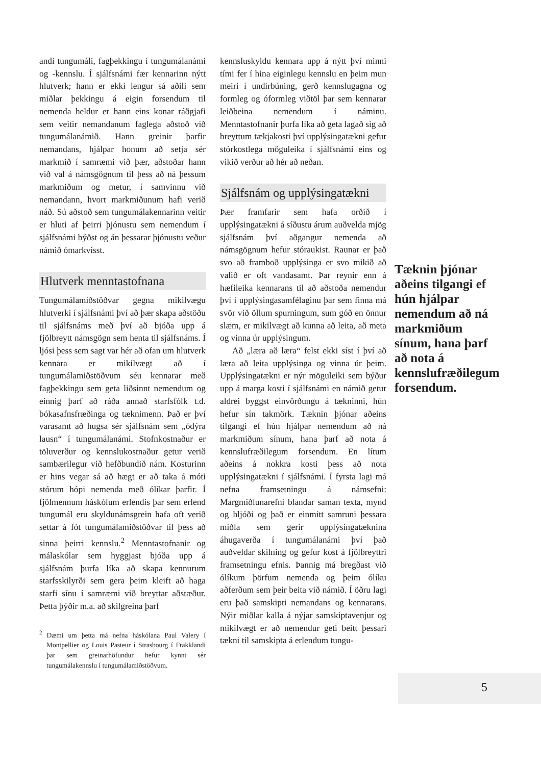andi tungumáli, fagþekkingu í tungumálanámi og -kennslu. Í sjálfsnámi fær kennarinn nýtt hlutverk; hann er ekki lengur sá aðili sem miðlar þekkingu á eigin forsendum til nemenda heldur er hann eins konar ráðgjafi sem veitir nemandanum faglega aðstoð við tungumálanámið. Hann greinir þarfir nemandans, hjálpar honum að setja sér markmið í samræmi við þær, aðstoðar hann við val á námsgögnum til þess að ná þessum markmiðum og metur, í samvinnu við nemandann, hvort markmiðunum hafi verið náð. Sú aðstoð sem tungumálakennarinn veitir er hluti af þeirri þjónustu sem nemendum í sjálfsnámi býðst og án þessarar þjónustu veður námið ómarkvisst.
Hlutverk menntastofnana
Tungumálamiðstöðvar gegna mikilvægu hlutverki í sjálfsnámi því að þær skapa aðstöðu til sjálfsnáms með því að bjóða upp á fjölbreytt námsgögn sem henta til sjálfsnáms. Í ljósi þess sem sagt var hér að ofan um hlutverk kennara er mikilvægt að í tungumálamiðstöðvum séu kennarar með fagþekkingu sem geta liðsinnt nemendum og einnig þarf að ráða annað starfsfólk t.d. bókasafnsfræðinga og tæknimenn. Það er því varasamt að hugsa sér sjálfsnám sem „ódýra lausn“ í tungumálanámi. Stofnkostnaður er töluverður og kennslukostnaður getur verið sambærilegur við hefðbundið nám. Kosturinn er hins vegar sá að hægt er að taka á móti stórum hópi nemenda með ólíkar þarfir. Í fjölmennum háskólum erlendis þar sem erlend tungumál eru skyldunámsgrein hafa oft verið settar á fót tungumálamiðstöðvar til þess að sinna þeirri kennslu.<sup>2</sup> Menntastofnanir og málaskólar sem hyggjast bjóða upp á sjálfsnám þurfa líka að skapa kennurum starfsskilyrði sem gera þeim kleift að haga starfi sínu í samræmi við breyttar aðstæður. Þetta þýðir m.a. að skilgreina þarf
<sup>2</sup> Dæmi um þetta má nefna háskólana Paul Valery í Montpellier og Louis Pasteur í Strasbourg í Frakklandi þar sem greinarhöfundur hefur kynnt sér tungumálakennslu í tungumálamiðstöðvum.
kennsluskyldu kennara upp á nýtt því minni tími fer í hina eiginlegu kennslu en þeim mun meiri í undirbúning, gerð kennslugagna og formleg og óformleg viðtöl þar sem kennarar leiðbeina nemendum í náminu. Menntastofnanir þurfa líka að geta lagað sig að breyttum tækjakosti því upplýsingatækni gefur stórkostlega möguleika í sjálfsnámi eins og vikið verður að hér að neðan.
Sjálfsnám og upplýsingatækni
Þær framfarir sem hafa orðið í upplýsingatækni á síðustu árum auðvelda mjög sjálfsnám því aðgangur nemenda að námsgögnum hefur stóraukist. Raunar er það svo að framboð upplýsinga er svo mikið að valið er oft vandasamt. Þar reynir enn á hæfileika kennarans til að aðstoða nemendur því í upplýsingasamfélaginu þar sem finna má svör við öllum spurningum, sum góð en önnur slæm, er mikilvægt að kunna að leita, að meta og vinna úr upplýsingum.
Að „læra að læra“ felst ekki síst í því að læra að leita upplýsinga og vinna úr þeim. Upplýsingatækni er nýr möguleiki sem býður upp á marga kosti í sjálfsnámi en námið getur aldrei byggst einvörðungu á tækninni, hún hefur sín takmörk. Tæknin þjónar aðeins tilgangi ef hún hjálpar nemendum að ná markmiðum sínum, hana þarf að nota á kennslufræðilegum forsendum. En lítum aðeins á nokkra kosti þess að nota upplýsingatækni í sjálfsnámi. Í fyrsta lagi má nefna framsetningu á námsefni: Margmiðlunarefni blandar saman texta, mynd og hljóði og það er einmitt samruni þessara miðla sem gerir upplýsingatæknina áhugaverða í tungumálanámi því það auðveldar skilning og gefur kost á fjölbreyttri framsetningu efnis. Þannig má bregðast við ólíkum þörfum nemenda og þeim ólíku aðferðum sem þeir beita við námið. Í öðru lagi eru það samskipti nemandans og kennarans. Nýir miðlar kalla á nýjar samskiptavenjur og mikilvægt er að nemendur geti beitt þessari tækni til samskipta á erlendum tungu-
Tæknin þjónar aðeins tilgangi ef hún hjálpar nemendum að ná markmiðum sínum, hana þarf að nota á kennslufræðilegum forsendum.
5